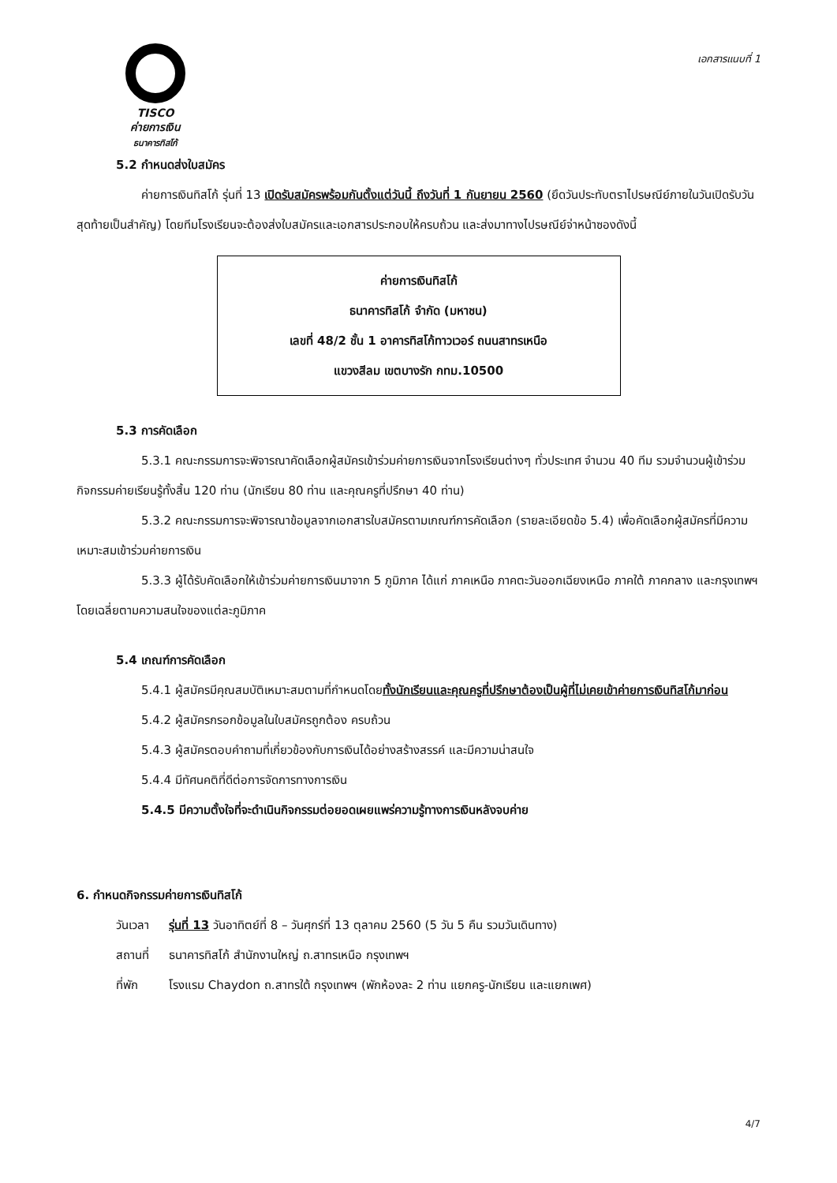TISCO
ค่ายการเงิน
ธนาคารทิสโก้
เอกสารแนบที่ 1
5.2 กำหนดส่งใบสมัคร
ค่ายการเงินทิสโก้ รุ่นที่ 13 เปิดรับสมัครพร้อมกันตั้งแต่วันนี้ ถึงวันที่ 1 กันยายน 2560 (ยึดวันประทับตราไปรษณีย์ภายในวันเปิดรับวันสุดท้ายเป็นสำคัญ) โดยทีมโรงเรียนจะต้องส่งใบสมัครและเอกสารประกอบให้ครบถ้วน และส่งมาทางไปรษณีย์จ่าหน้าซองดังนี้
ค่ายการเงินทิสโก้
ธนาคารทิสโก้ จำกัด (มหาชน)
เลขที่ 48/2 ชั้น 1 อาคารทิสโก้ทาวเวอร์ ถนนสาทรเหนือ
แขวงสีลม เขตบางรัก กทม.10500
5.3 การคัดเลือก
5.3.1 คณะกรรมการจะพิจารณาคัดเลือกผู้สมัครเข้าร่วมค่ายการเงินจากโรงเรียนต่างๆ ทั่วประเทศ จำนวน 40 ทีม รวมจำนวนผู้เข้าร่วมกิจกรรมค่ายเรียนรู้ทั้งสิ้น 120 ท่าน (นักเรียน 80 ท่าน และคุณครูที่ปรึกษา 40 ท่าน)
5.3.2 คณะกรรมการจะพิจารณาข้อมูลจากเอกสารใบสมัครตามเกณฑ์การคัดเลือก (รายละเอียดข้อ 5.4) เพื่อคัดเลือกผู้สมัครที่มีความเหมาะสมเข้าร่วมค่ายการเงิน
5.3.3 ผู้ได้รับคัดเลือกให้เข้าร่วมค่ายการเงินมาจาก 5 ภูมิภาค ได้แก่ ภาคเหนือ ภาคตะวันออกเฉียงเหนือ ภาคใต้ ภาคกลาง และกรุงเทพฯ โดยเฉลี่ยตามความสนใจของแต่ละภูมิภาค
5.4 เกณฑ์การคัดเลือก
5.4.1 ผู้สมัครมีคุณสมบัติเหมาะสมตามที่กำหนดโดยทั้งนักเรียนและคุณครูที่ปรึกษาต้องเป็นผู้ที่ไม่เคยเข้าค่ายการเงินทิสโก้มาก่อน
5.4.2 ผู้สมัครกรอกข้อมูลในใบสมัครถูกต้อง ครบถ้วน
5.4.3 ผู้สมัครตอบคำถามที่เกี่ยวข้องกับการเงินได้อย่างสร้างสรรค์ และมีความน่าสนใจ
5.4.4 มีทัศนคติที่ดีต่อการจัดการทางการเงิน
5.4.5 มีความตั้งใจที่จะดำเนินกิจกรรมต่อยอดเผยแพร่ความรู้ทางการเงินหลังจบค่าย
6. กำหนดกิจกรรมค่ายการเงินทิสโก้
| วันเวลา | รุ่นที่ 13 วันอาทิตย์ที่ 8 – วันศุกร์ที่ 13 ตุลาคม 2560 (5 วัน 5 คืน รวมวันเดินทาง) |
| สถานที่ | ธนาคารทิสโก้ สำนักงานใหญ่ ถ.สาทรเหนือ กรุงเทพฯ |
| ที่พัก | โรงแรม Chaydon ถ.สาทรใต้ กรุงเทพฯ (พักห้องละ 2 ท่าน แยกครู-นักเรียน และแยกเพศ) |
4/7